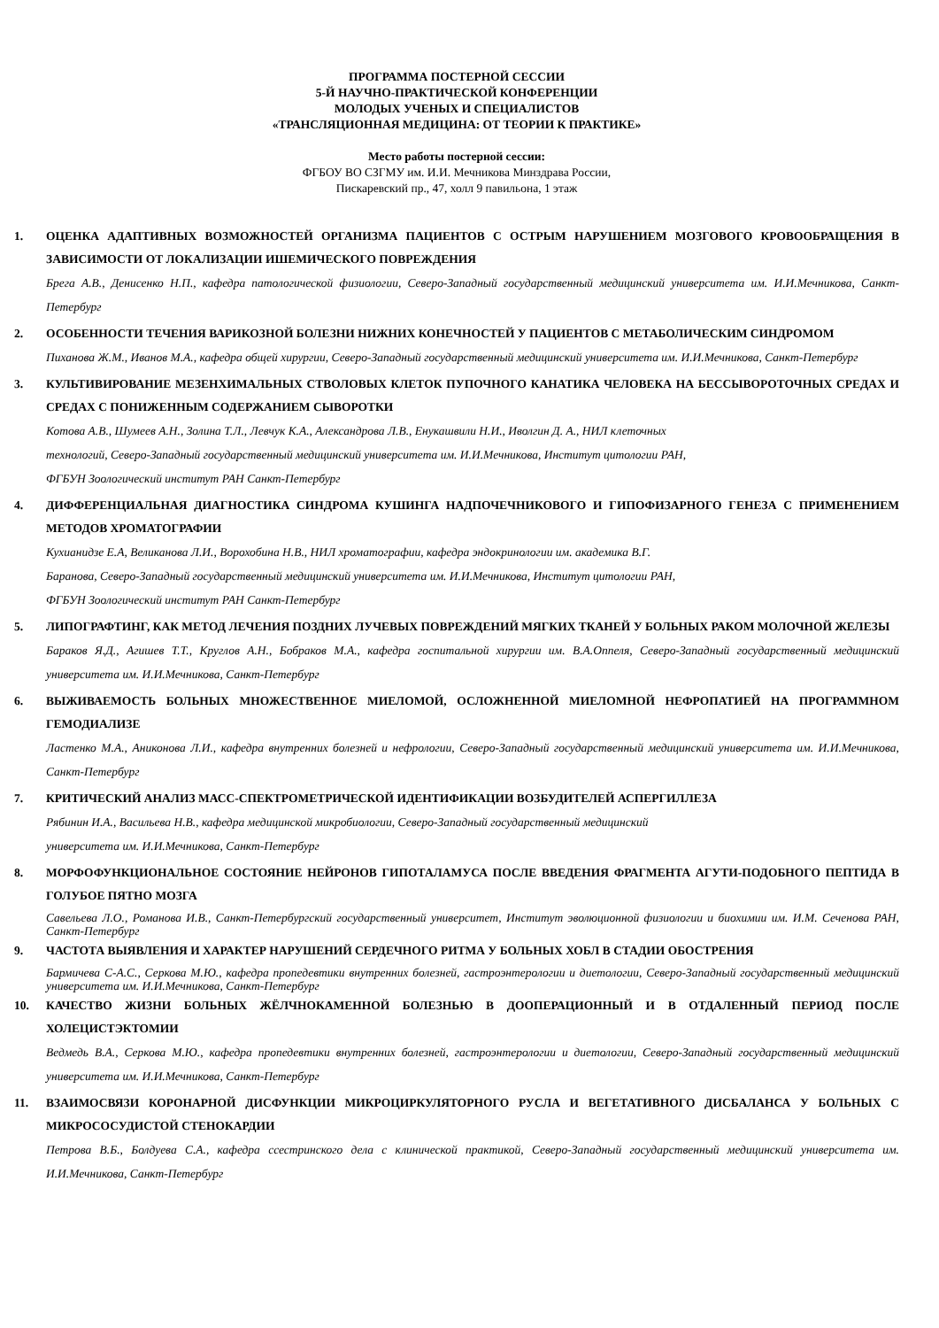ПРОГРАММА ПОСТЕРНОЙ СЕССИИ
5-Й НАУЧНО-ПРАКТИЧЕСКОЙ КОНФЕРЕНЦИИ
МОЛОДЫХ УЧЕНЫХ И СПЕЦИАЛИСТОВ
«ТРАНСЛЯЦИОННАЯ МЕДИЦИНА: ОТ ТЕОРИИ К ПРАКТИКЕ»
Место работы постерной сессии:
ФГБОУ ВО СЗГМУ им. И.И. Мечникова Минздрава России,
Пискаревский пр., 47, холл 9 павильона, 1 этаж
1. ОЦЕНКА АДАПТИВНЫХ ВОЗМОЖНОСТЕЙ ОРГАНИЗМА ПАЦИЕНТОВ С ОСТРЫМ НАРУШЕНИЕМ МОЗГОВОГО КРОВООБРАЩЕНИЯ В ЗАВИСИМОСТИ ОТ ЛОКАЛИЗАЦИИ ИШЕМИЧЕСКОГО ПОВРЕЖДЕНИЯ
Брега А.В., Денисенко Н.П., кафедра патологической физиологии, Северо-Западный государственный медицинский университета им. И.И.Мечникова, Санкт-Петербург
2. ОСОБЕННОСТИ ТЕЧЕНИЯ ВАРИКОЗНОЙ БОЛЕЗНИ НИЖНИХ КОНЕЧНОСТЕЙ У ПАЦИЕНТОВ С МЕТАБОЛИЧЕСКИМ СИНДРОМОМ
Пиханова Ж.М., Иванов М.А., кафедра общей хирургии, Северо-Западный государственный медицинский университета им. И.И.Мечникова, Санкт-Петербург
3. КУЛЬТИВИРОВАНИЕ МЕЗЕНХИМАЛЬНЫХ СТВОЛОВЫХ КЛЕТОК ПУПОЧНОГО КАНАТИКА ЧЕЛОВЕКА НА БЕССЫВОРОТОЧНЫХ СРЕДАХ И СРЕДАХ С ПОНИЖЕННЫМ СОДЕРЖАНИЕМ СЫВОРОТКИ
Котова А.В., Шумеев А.Н., Золина Т.Л., Левчук К.А., Александрова Л.В., Енукашвили Н.И., Иволгин Д. А., НИЛ клеточных
технологий, Северо-Западный государственный медицинский университета им. И.И.Мечникова, Институт цитологии РАН,
ФГБУН Зоологический институт РАН Санкт-Петербург
4. ДИФФЕРЕНЦИАЛЬНАЯ ДИАГНОСТИКА СИНДРОМА КУШИНГА НАДПОЧЕЧНИКОВОГО И ГИПОФИЗАРНОГО ГЕНЕЗА С ПРИМЕНЕНИЕМ МЕТОДОВ ХРОМАТОГРАФИИ
Кухианидзе Е.А, Великанова Л.И., Ворохобина Н.В., НИЛ хроматографии, кафедра эндокринологии им. академика В.Г.
Баранова, Северо-Западный государственный медицинский университета им. И.И.Мечникова, Институт цитологии РАН,
ФГБУН Зоологический институт РАН Санкт-Петербург
5. ЛИПОГРАФТИНГ, КАК МЕТОД ЛЕЧЕНИЯ ПОЗДНИХ ЛУЧЕВЫХ ПОВРЕЖДЕНИЙ МЯГКИХ ТКАНЕЙ У БОЛЬНЫХ РАКОМ МОЛОЧНОЙ ЖЕЛЕЗЫ
Бараков Я.Д., Агишев Т.Т., Круглов А.Н., Бобраков М.А., кафедра госпитальной хирургии им. В.А.Оппеля, Северо-Западный государственный медицинский университета им. И.И.Мечникова, Санкт-Петербург
6. ВЫЖИВАЕМОСТЬ БОЛЬНЫХ МНОЖЕСТВЕННОЕ МИЕЛОМОЙ, ОСЛОЖНЕННОЙ МИЕЛОМНОЙ НЕФРОПАТИЕЙ НА ПРОГРАММНОМ ГЕМОДИАЛИЗЕ
Ластенко М.А., Аниконова Л.И., кафедра внутренних болезней и нефрологии, Северо-Западный государственный медицинский университета им. И.И.Мечникова, Санкт-Петербург
7. КРИТИЧЕСКИЙ АНАЛИЗ МАСС-СПЕКТРОМЕТРИЧЕСКОЙ ИДЕНТИФИКАЦИИ ВОЗБУДИТЕЛЕЙ АСПЕРГИЛЛЕЗА
Рябинин И.А., Васильева Н.В., кафедра медицинской микробиологии, Северо-Западный государственный медицинский
университета им. И.И.Мечникова, Санкт-Петербург
8. МОРФОФУНКЦИОНАЛЬНОЕ СОСТОЯНИЕ НЕЙРОНОВ ГИПОТАЛАМУСА ПОСЛЕ ВВЕДЕНИЯ ФРАГМЕНТА АГУТИ-ПОДОБНОГО ПЕПТИДА В ГОЛУБОЕ ПЯТНО МОЗГА
Савельева Л.О., Романова И.В., Санкт-Петербургский государственный университет, Институт эволюционной физиологии и биохимии им. И.М. Сеченова РАН, Санкт-Петербург
9. ЧАСТОТА ВЫЯВЛЕНИЯ И ХАРАКТЕР НАРУШЕНИЙ СЕРДЕЧНОГО РИТМА У БОЛЬНЫХ ХОБЛ В СТАДИИ ОБОСТРЕНИЯ
Бармичева С-А.С., Серкова М.Ю., кафедра пропедевтики внутренних болезней, гастроэнтерологии и диетологии, Северо-Западный государственный медицинский университета им. И.И.Мечникова, Санкт-Петербург
10. КАЧЕСТВО ЖИЗНИ БОЛЬНЫХ ЖЁЛЧНОКАМЕННОЙ БОЛЕЗНЬЮ В ДООПЕРАЦИОННЫЙ И В ОТДАЛЕННЫЙ ПЕРИОД ПОСЛЕ ХОЛЕЦИСТЭКТОМИИ
Ведмедь В.А., Серкова М.Ю., кафедра пропедевтики внутренних болезней, гастроэнтерологии и диетологии, Северо-Западный государственный медицинский университета им. И.И.Мечникова, Санкт-Петербург
11. ВЗАИМОСВЯЗИ КОРОНАРНОЙ ДИСФУНКЦИИ МИКРОЦИРКУЛЯТОРНОГО РУСЛА И ВЕГЕТАТИВНОГО ДИСБАЛАНСА У БОЛЬНЫХ С МИКРОСОСУДИСТОЙ СТЕНОКАРДИИ
Петрова В.Б., Болдуева С.А., кафедра ссестринского дела с клинической практикой, Северо-Западный государственный медицинский университета им. И.И.Мечникова, Санкт-Петербург